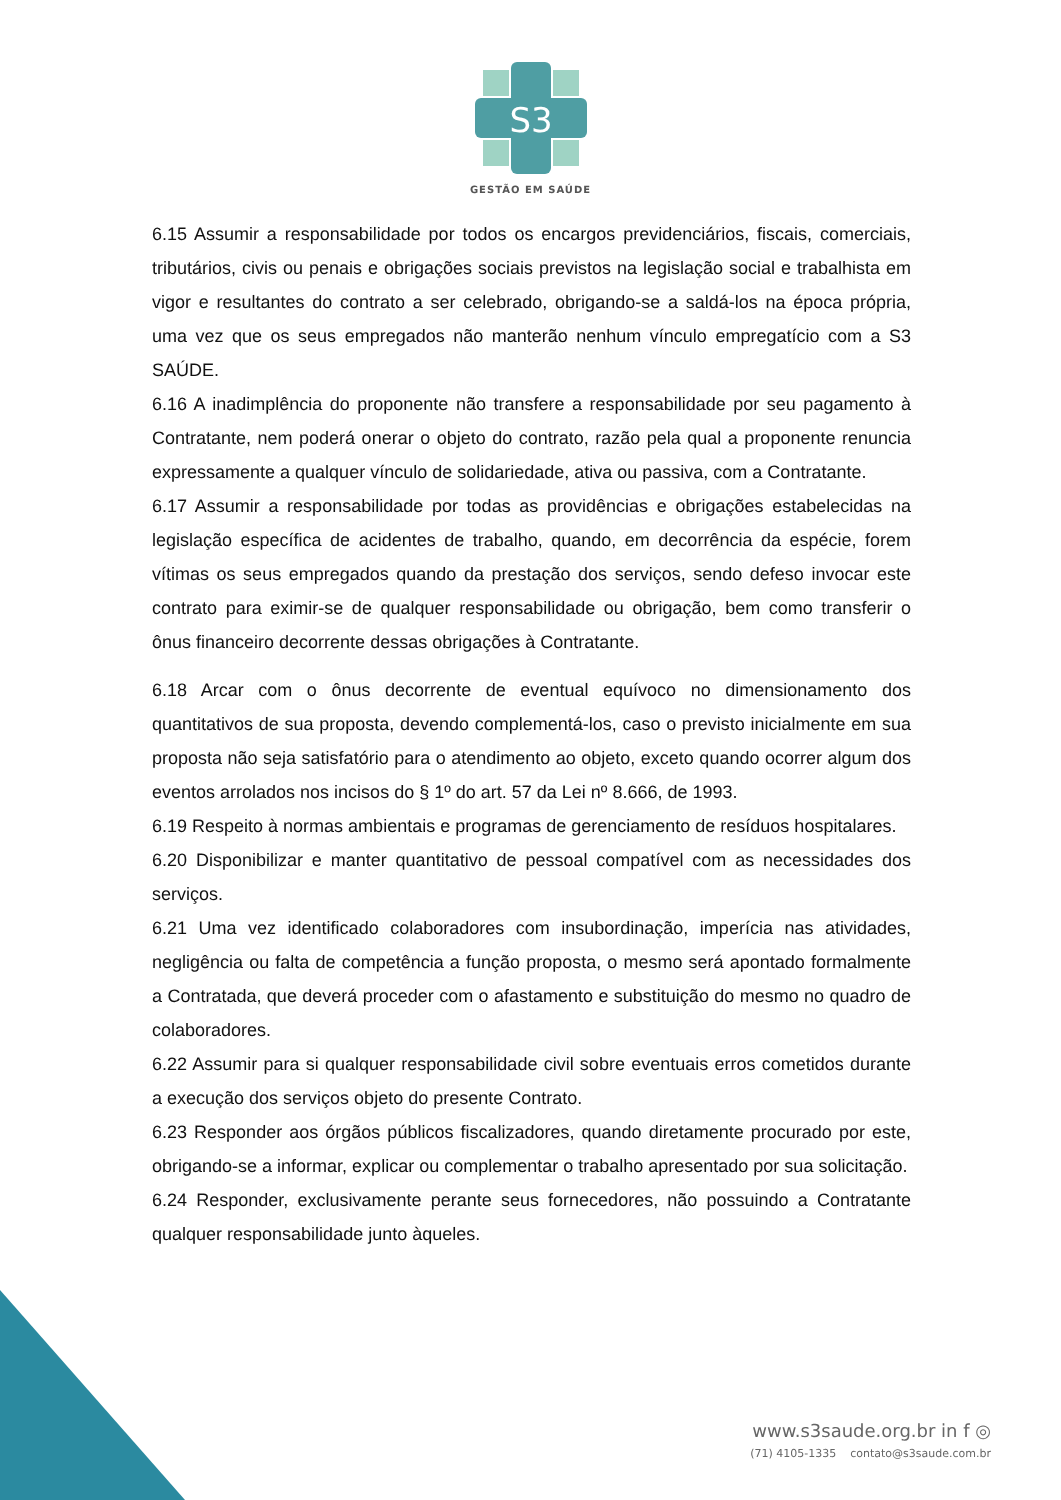S3
GESTÃO EM SAÚDE
6.15 Assumir a responsabilidade por todos os encargos previdenciários, fiscais, comerciais, tributários, civis ou penais e obrigações sociais previstos na legislação social e trabalhista em vigor e resultantes do contrato a ser celebrado, obrigando-se a saldá-los na época própria, uma vez que os seus empregados não manterão nenhum vínculo empregatício com a S3 SAÚDE.
6.16 A inadimplência do proponente não transfere a responsabilidade por seu pagamento à Contratante, nem poderá onerar o objeto do contrato, razão pela qual a proponente renuncia expressamente a qualquer vínculo de solidariedade, ativa ou passiva, com a Contratante.
6.17 Assumir a responsabilidade por todas as providências e obrigações estabelecidas na legislação específica de acidentes de trabalho, quando, em decorrência da espécie, forem vítimas os seus empregados quando da prestação dos serviços, sendo defeso invocar este contrato para eximir-se de qualquer responsabilidade ou obrigação, bem como transferir o ônus financeiro decorrente dessas obrigações à Contratante.
6.18 Arcar com o ônus decorrente de eventual equívoco no dimensionamento dos quantitativos de sua proposta, devendo complementá-los, caso o previsto inicialmente em sua proposta não seja satisfatório para o atendimento ao objeto, exceto quando ocorrer algum dos eventos arrolados nos incisos do § 1º do art. 57 da Lei nº 8.666, de 1993.
6.19 Respeito à normas ambientais e programas de gerenciamento de resíduos hospitalares.
6.20 Disponibilizar e manter quantitativo de pessoal compatível com as necessidades dos serviços.
6.21 Uma vez identificado colaboradores com insubordinação, imperícia nas atividades, negligência ou falta de competência a função proposta, o mesmo será apontado formalmente a Contratada, que deverá proceder com o afastamento e substituição do mesmo no quadro de colaboradores.
6.22 Assumir para si qualquer responsabilidade civil sobre eventuais erros cometidos durante a execução dos serviços objeto do presente Contrato.
6.23 Responder aos órgãos públicos fiscalizadores, quando diretamente procurado por este, obrigando-se a informar, explicar ou complementar o trabalho apresentado por sua solicitação.
6.24 Responder, exclusivamente perante seus fornecedores, não possuindo a Contratante qualquer responsabilidade junto àqueles.
www.s3saude.org.br in f ◎
(71) 4105-1335 contato@s3saude.com.br